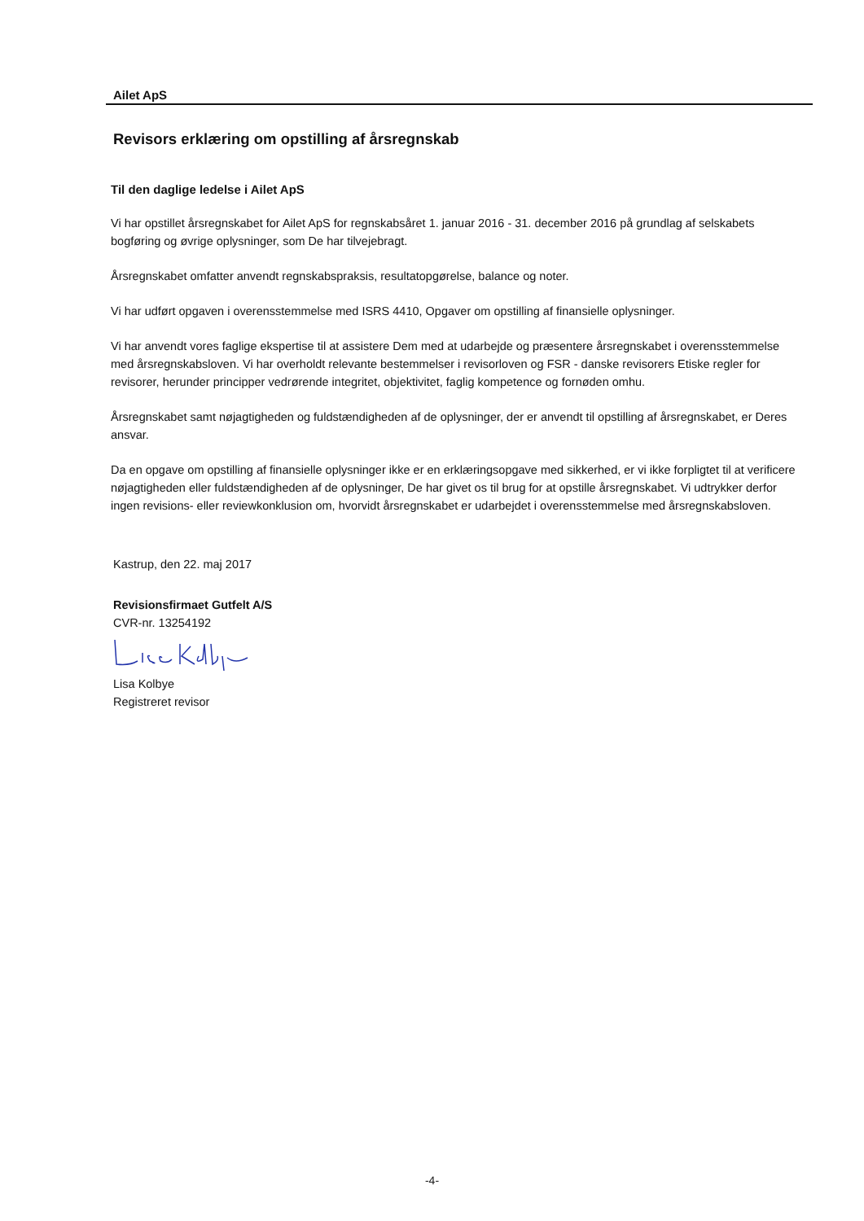Ailet ApS
Revisors erklæring om opstilling af årsregnskab
Til den daglige ledelse i Ailet ApS
Vi har opstillet årsregnskabet for Ailet ApS for regnskabsåret 1. januar 2016 - 31. december 2016 på grundlag af selskabets bogføring og øvrige oplysninger, som De har tilvejebragt.
Årsregnskabet omfatter anvendt regnskabspraksis, resultatopgørelse, balance og noter.
Vi har udført opgaven i overensstemmelse med ISRS 4410, Opgaver om opstilling af finansielle oplysninger.
Vi har anvendt vores faglige ekspertise til at assistere Dem med at udarbejde og præsentere årsregnskabet i overensstemmelse med årsregnskabsloven. Vi har overholdt relevante bestemmelser i revisorloven og FSR - danske revisorers Etiske regler for revisorer, herunder principper vedrørende integritet, objektivitet, faglig kompetence og fornøden omhu.
Årsregnskabet samt nøjagtigheden og fuldstændigheden af de oplysninger, der er anvendt til opstilling af årsregnskabet, er Deres ansvar.
Da en opgave om opstilling af finansielle oplysninger ikke er en erklæringsopgave med sikkerhed, er vi ikke forpligtet til at verificere nøjagtigheden eller fuldstændigheden af de oplysninger, De har givet os til brug for at opstille årsregnskabet. Vi udtrykker derfor ingen revisions- eller reviewkonklusion om, hvorvidt årsregnskabet er udarbejdet i overensstemmelse med årsregnskabsloven.
Kastrup, den 22. maj 2017
Revisionsfirmaet Gutfelt A/S
CVR-nr. 13254192
Lisa Kolbye
Registreret revisor
-4-